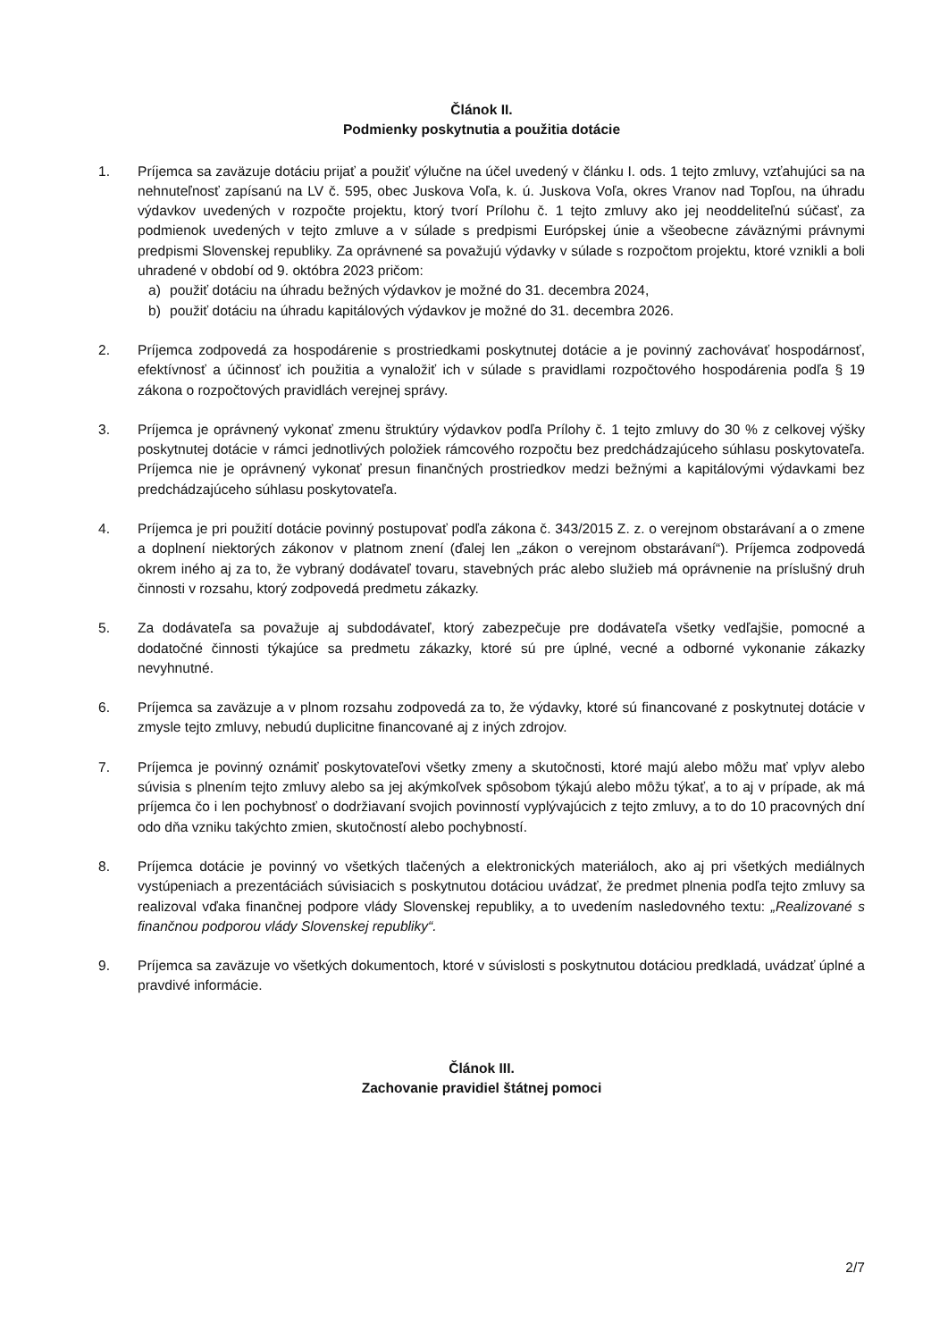Článok II.
Podmienky poskytnutia a použitia dotácie
1. Príjemca sa zaväzuje dotáciu prijať a použiť výlučne na účel uvedený v článku I. ods. 1 tejto zmluvy, vzťahujúci sa na nehnuteľnosť zapísanú na LV č. 595, obec Juskova Voľa, k. ú. Juskova Voľa, okres Vranov nad Topľou, na úhradu výdavkov uvedených v rozpočte projektu, ktorý tvorí Prílohu č. 1 tejto zmluvy ako jej neoddeliteľnú súčasť, za podmienok uvedených v tejto zmluve a v súlade s predpismi Európskej únie a všeobecne záväznými právnymi predpismi Slovenskej republiky. Za oprávnené sa považujú výdavky v súlade s rozpočtom projektu, ktoré vznikli a boli uhradené v období od 9. októbra 2023 pričom:
a) použiť dotáciu na úhradu bežných výdavkov je možné do 31. decembra 2024,
b) použiť dotáciu na úhradu kapitálových výdavkov je možné do 31. decembra 2026.
2. Príjemca zodpovedá za hospodárenie s prostriedkami poskytnutej dotácie a je povinný zachovávať hospodárnosť, efektívnosť a účinnosť ich použitia a vynaložiť ich v súlade s pravidlami rozpočtového hospodárenia podľa § 19 zákona o rozpočtových pravidlách verejnej správy.
3. Príjemca je oprávnený vykonať zmenu štruktúry výdavkov podľa Prílohy č. 1 tejto zmluvy do 30 % z celkovej výšky poskytnutej dotácie v rámci jednotlivých položiek rámcového rozpočtu bez predchádzajúceho súhlasu poskytovateľa. Príjemca nie je oprávnený vykonať presun finančných prostriedkov medzi bežnými a kapitálovými výdavkami bez predchádzajúceho súhlasu poskytovateľa.
4. Príjemca je pri použití dotácie povinný postupovať podľa zákona č. 343/2015 Z. z. o verejnom obstarávaní a o zmene a doplnení niektorých zákonov v platnom znení (ďalej len „zákon o verejnom obstarávaní“). Príjemca zodpovedá okrem iného aj za to, že vybraný dodávateľ tovaru, stavebných prác alebo služieb má oprávnenie na príslušný druh činnosti v rozsahu, ktorý zodpovedá predmetu zákazky.
5. Za dodávateľa sa považuje aj subdodávateľ, ktorý zabezpečuje pre dodávateľa všetky vedľajšie, pomocné a dodatočné činnosti týkajúce sa predmetu zákazky, ktoré sú pre úplné, vecné a odborné vykonanie zákazky nevyhnutné.
6. Príjemca sa zaväzuje a v plnom rozsahu zodpovedá za to, že výdavky, ktoré sú financované z poskytnutej dotácie v zmysle tejto zmluvy, nebudú duplicitne financované aj z iných zdrojov.
7. Príjemca je povinný oznámiť poskytovateľovi všetky zmeny a skutočnosti, ktoré majú alebo môžu mať vplyv alebo súvisia s plnením tejto zmluvy alebo sa jej akýmkoľvek spôsobom týkajú alebo môžu týkať, a to aj v prípade, ak má príjemca čo i len pochybnosť o dodržiavaní svojich povinností vyplývajúcich z tejto zmluvy, a to do 10 pracovných dní odo dňa vzniku takýchto zmien, skutočností alebo pochybností.
8. Príjemca dotácie je povinný vo všetkých tlačených a elektronických materiáloch, ako aj pri všetkých mediálnych vystúpeniach a prezentáciách súvisiacich s poskytnutou dotáciou uvádzať, že predmet plnenia podľa tejto zmluvy sa realizoval vďaka finančnej podpore vlády Slovenskej republiky, a to uvedením nasledovného textu: „Realizované s finančnou podporou vlády Slovenskej republiky“.
9. Príjemca sa zaväzuje vo všetkých dokumentoch, ktoré v súvislosti s poskytnutou dotáciou predkladá, uvádzať úplné a pravdivé informácie.
Článok III.
Zachovanie pravidiel štátnej pomoci
2/7